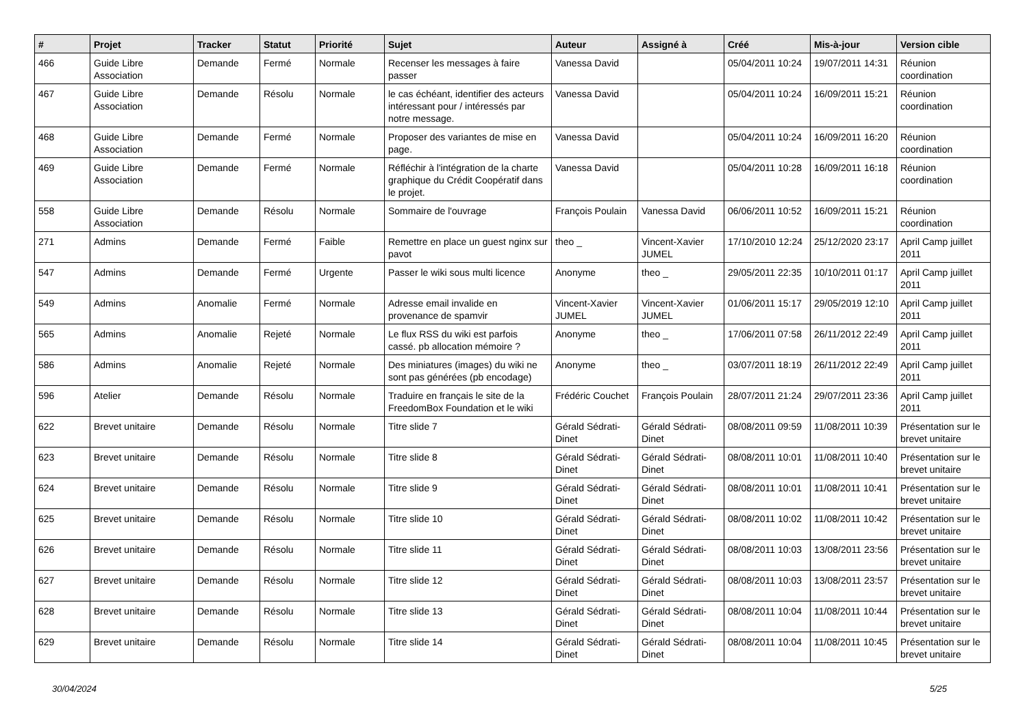| # | Projet | Tracker | Statut | Priorité | Sujet | Auteur | Assigné à | Créé | Mis-à-jour | Version cible |
| --- | --- | --- | --- | --- | --- | --- | --- | --- | --- | --- |
| 466 | Guide Libre Association | Demande | Fermé | Normale | Recenser les messages à faire passer | Vanessa David | | 05/04/2011 10:24 | 19/07/2011 14:31 | Réunion coordination |
| 467 | Guide Libre Association | Demande | Résolu | Normale | le cas échéant, identifier des acteurs intéressant pour / intéressés par notre message. | Vanessa David | | 05/04/2011 10:24 | 16/09/2011 15:21 | Réunion coordination |
| 468 | Guide Libre Association | Demande | Fermé | Normale | Proposer des variantes de mise en page. | Vanessa David | | 05/04/2011 10:24 | 16/09/2011 16:20 | Réunion coordination |
| 469 | Guide Libre Association | Demande | Fermé | Normale | Réfléchir à l'intégration de la charte graphique du Crédit Coopératif dans le projet. | Vanessa David | | 05/04/2011 10:28 | 16/09/2011 16:18 | Réunion coordination |
| 558 | Guide Libre Association | Demande | Résolu | Normale | Sommaire de l'ouvrage | François Poulain | Vanessa David | 06/06/2011 10:52 | 16/09/2011 15:21 | Réunion coordination |
| 271 | Admins | Demande | Fermé | Faible | Remettre en place un guest nginx sur pavot | theo _ | Vincent-Xavier JUMEL | 17/10/2010 12:24 | 25/12/2020 23:17 | April Camp juillet 2011 |
| 547 | Admins | Demande | Fermé | Urgente | Passer le wiki sous multi licence | Anonyme | theo _ | 29/05/2011 22:35 | 10/10/2011 01:17 | April Camp juillet 2011 |
| 549 | Admins | Anomalie | Fermé | Normale | Adresse email invalide en provenance de spamvir | Vincent-Xavier JUMEL | Vincent-Xavier JUMEL | 01/06/2011 15:17 | 29/05/2019 12:10 | April Camp juillet 2011 |
| 565 | Admins | Anomalie | Rejeté | Normale | Le flux RSS du wiki est parfois cassé. pb allocation mémoire ? | Anonyme | theo _ | 17/06/2011 07:58 | 26/11/2012 22:49 | April Camp juillet 2011 |
| 586 | Admins | Anomalie | Rejeté | Normale | Des miniatures (images) du wiki ne sont pas générées (pb encodage) | Anonyme | theo _ | 03/07/2011 18:19 | 26/11/2012 22:49 | April Camp juillet 2011 |
| 596 | Atelier | Demande | Résolu | Normale | Traduire en français le site de la FreedomBox Foundation et le wiki | Frédéric Couchet | François Poulain | 28/07/2011 21:24 | 29/07/2011 23:36 | April Camp juillet 2011 |
| 622 | Brevet unitaire | Demande | Résolu | Normale | Titre slide 7 | Gérald Sédrati-Dinet | Gérald Sédrati-Dinet | 08/08/2011 09:59 | 11/08/2011 10:39 | Présentation sur le brevet unitaire |
| 623 | Brevet unitaire | Demande | Résolu | Normale | Titre slide 8 | Gérald Sédrati-Dinet | Gérald Sédrati-Dinet | 08/08/2011 10:01 | 11/08/2011 10:40 | Présentation sur le brevet unitaire |
| 624 | Brevet unitaire | Demande | Résolu | Normale | Titre slide 9 | Gérald Sédrati-Dinet | Gérald Sédrati-Dinet | 08/08/2011 10:01 | 11/08/2011 10:41 | Présentation sur le brevet unitaire |
| 625 | Brevet unitaire | Demande | Résolu | Normale | Titre slide 10 | Gérald Sédrati-Dinet | Gérald Sédrati-Dinet | 08/08/2011 10:02 | 11/08/2011 10:42 | Présentation sur le brevet unitaire |
| 626 | Brevet unitaire | Demande | Résolu | Normale | Titre slide 11 | Gérald Sédrati-Dinet | Gérald Sédrati-Dinet | 08/08/2011 10:03 | 13/08/2011 23:56 | Présentation sur le brevet unitaire |
| 627 | Brevet unitaire | Demande | Résolu | Normale | Titre slide 12 | Gérald Sédrati-Dinet | Gérald Sédrati-Dinet | 08/08/2011 10:03 | 13/08/2011 23:57 | Présentation sur le brevet unitaire |
| 628 | Brevet unitaire | Demande | Résolu | Normale | Titre slide 13 | Gérald Sédrati-Dinet | Gérald Sédrati-Dinet | 08/08/2011 10:04 | 11/08/2011 10:44 | Présentation sur le brevet unitaire |
| 629 | Brevet unitaire | Demande | Résolu | Normale | Titre slide 14 | Gérald Sédrati-Dinet | Gérald Sédrati-Dinet | 08/08/2011 10:04 | 11/08/2011 10:45 | Présentation sur le brevet unitaire |
30/04/2024 5/25